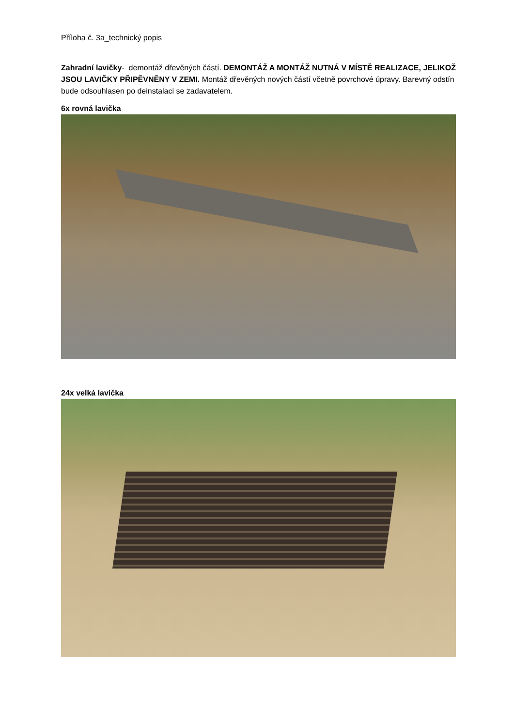Příloha č. 3a_technický popis
Zahradní lavičky- demontáž dřevěných částí. DEMONTÁŽ A MONTÁŽ NUTNÁ V MÍSTĚ REALIZACE, JELIKOŽ JSOU LAVIČKY PŘIPĚVNĚNY V ZEMI. Montáž dřevěných nových částí včetně povrchové úpravy. Barevný odstín bude odsouhlasen po deinstalaci se zadavatelem.
6x rovná lavička
24x velká lavička